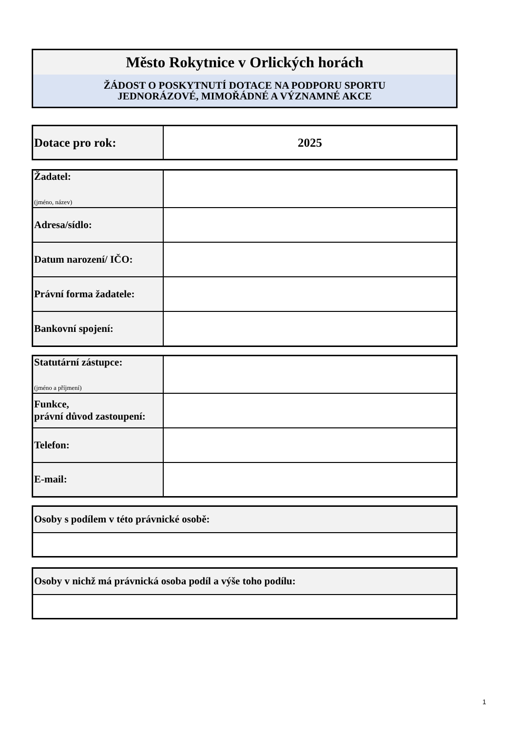| Město Rokytnice v Orlických horách |
| ŽÁDOST O POSKYTNUTÍ DOTACE NA PODPORU SPORTU JEDNORÁZOVÉ, MIMOŘÁDNÉ A VÝZNAMNÉ AKCE |
| Dotace pro rok: | 2025 |
| Žadatel: (jméno, název) | |
| Adresa/sídlo: | |
| Datum narození/ IČO: | |
| Právní forma žadatele: | |
| Bankovní spojení: | |
| Statutární zástupce: (jméno a příjmení) | |
| Funkce, právní důvod zastoupení: | |
| Telefon: | |
| E-mail: | |
| Osoby s podílem v této právnické osobě: |
| Osoby v nichž má právnická osoba podíl a výše toho podílu: |
1